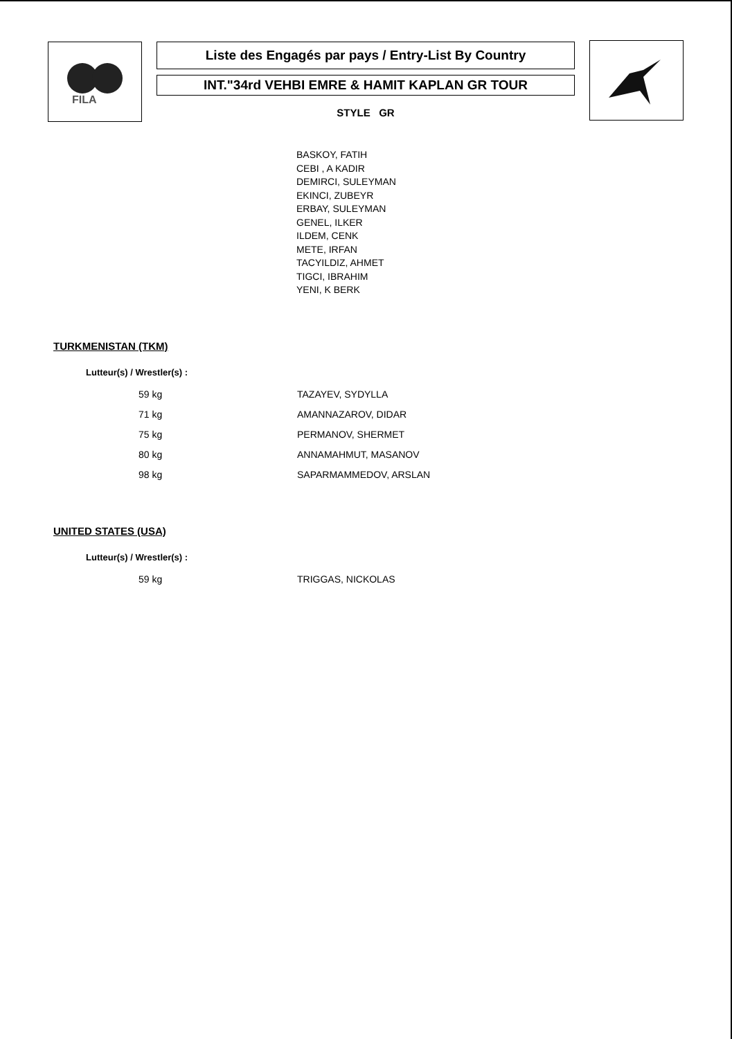FILA
Liste des Engagés par pays / Entry-List By Country
INT."34rd VEHBI EMRE & HAMIT KAPLAN GR TOUR
STYLE GR
BASKOY, FATIH
CEBI , A KADIR
DEMIRCI, SULEYMAN
EKINCI, ZUBEYR
ERBAY, SULEYMAN
GENEL, ILKER
ILDEM, CENK
METE, IRFAN
TACYILDIZ, AHMET
TIGCI, IBRAHIM
YENI, K BERK
TURKMENISTAN (TKM)
Lutteur(s) / Wrestler(s) :
| 59 kg | TAZAYEV, SYDYLLA |
| 71 kg | AMANNAZAROV, DIDAR |
| 75 kg | PERMANOV, SHERMET |
| 80 kg | ANNAMAHMUT, MASANOV |
| 98 kg | SAPARMAMMEDOV, ARSLAN |
UNITED STATES (USA)
Lutteur(s) / Wrestler(s) :
| 59 kg | TRIGGAS, NICKOLAS |